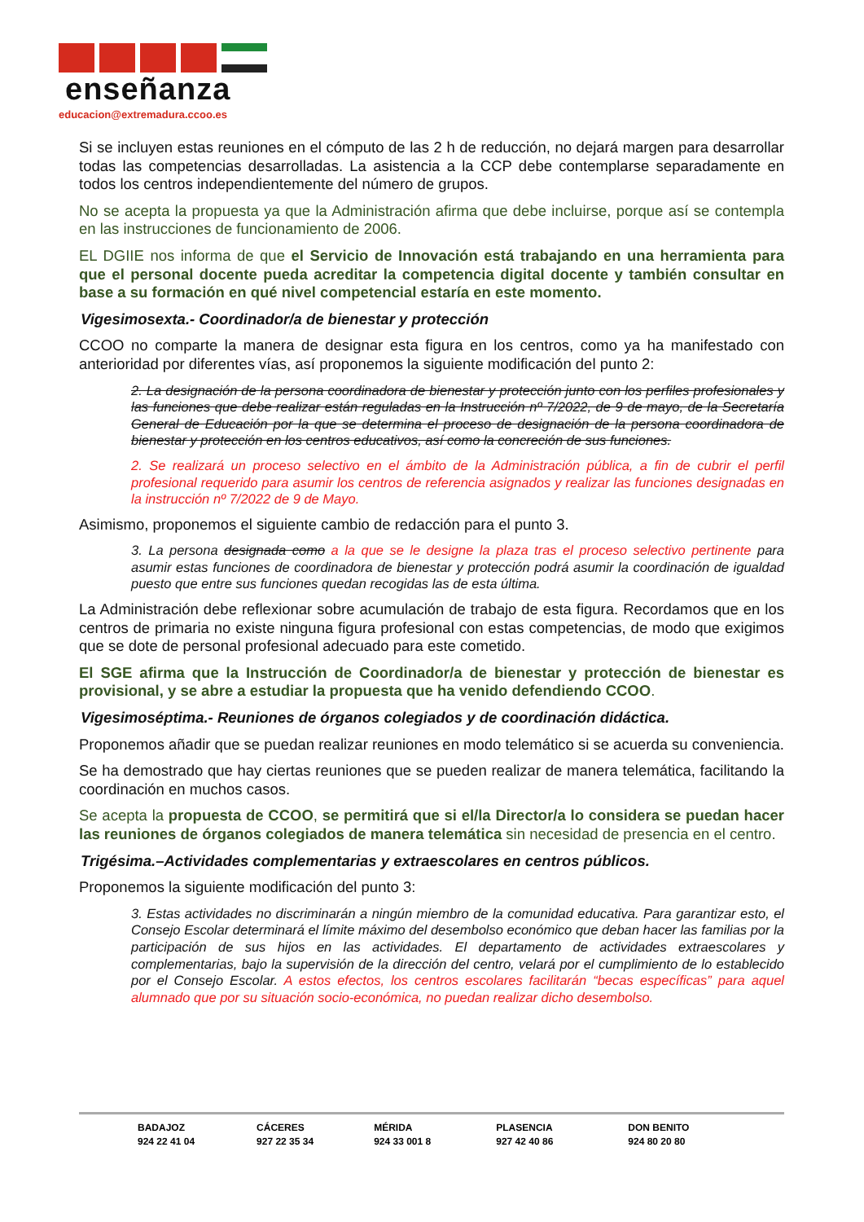enseñanza
educacion@extremadura.ccoo.es
Si se incluyen estas reuniones en el cómputo de las 2 h de reducción, no dejará margen para desarrollar todas las competencias desarrolladas. La asistencia a la CCP debe contemplarse separadamente en todos los centros independientemente del número de grupos.
No se acepta la propuesta ya que la Administración afirma que debe incluirse, porque así se contempla en las instrucciones de funcionamiento de 2006.
EL DGIIE nos informa de que el Servicio de Innovación está trabajando en una herramienta para que el personal docente pueda acreditar la competencia digital docente y también consultar en base a su formación en qué nivel competencial estaría en este momento.
Vigesimosexta.- Coordinador/a de bienestar y protección
CCOO no comparte la manera de designar esta figura en los centros, como ya ha manifestado con anterioridad por diferentes vías, así proponemos la siguiente modificación del punto 2:
2. La designación de la persona coordinadora de bienestar y protección junto con los perfiles profesionales y las funciones que debe realizar están reguladas en la Instrucción nº 7/2022, de 9 de mayo, de la Secretaría General de Educación por la que se determina el proceso de designación de la persona coordinadora de bienestar y protección en los centros educativos, así como la concreción de sus funciones.
2. Se realizará un proceso selectivo en el ámbito de la Administración pública, a fin de cubrir el perfil profesional requerido para asumir los centros de referencia asignados y realizar las funciones designadas en la instrucción nº 7/2022 de 9 de Mayo.
Asimismo, proponemos el siguiente cambio de redacción para el punto 3.
3. La persona designada como a la que se le designe la plaza tras el proceso selectivo pertinente para asumir estas funciones de coordinadora de bienestar y protección podrá asumir la coordinación de igualdad puesto que entre sus funciones quedan recogidas las de esta última.
La Administración debe reflexionar sobre acumulación de trabajo de esta figura. Recordamos que en los centros de primaria no existe ninguna figura profesional con estas competencias, de modo que exigimos que se dote de personal profesional adecuado para este cometido.
El SGE afirma que la Instrucción de Coordinador/a de bienestar y protección de bienestar es provisional, y se abre a estudiar la propuesta que ha venido defendiendo CCOO.
Vigesimoséptima.- Reuniones de órganos colegiados y de coordinación didáctica.
Proponemos añadir que se puedan realizar reuniones en modo telemático si se acuerda su conveniencia.
Se ha demostrado que hay ciertas reuniones que se pueden realizar de manera telemática, facilitando la coordinación en muchos casos.
Se acepta la propuesta de CCOO, se permitirá que si el/la Director/a lo considera se puedan hacer las reuniones de órganos colegiados de manera telemática sin necesidad de presencia en el centro.
Trigésima.–Actividades complementarias y extraescolares en centros públicos.
Proponemos la siguiente modificación del punto 3:
3. Estas actividades no discriminarán a ningún miembro de la comunidad educativa. Para garantizar esto, el Consejo Escolar determinará el límite máximo del desembolso económico que deban hacer las familias por la participación de sus hijos en las actividades. El departamento de actividades extraescolares y complementarias, bajo la supervisión de la dirección del centro, velará por el cumplimiento de lo establecido por el Consejo Escolar. A estos efectos, los centros escolares facilitarán “becas específicas” para aquel alumnado que por su situación socio-económica, no puedan realizar dicho desembolso.
BADAJOZ
924 22 41 04
CÁCERES
927 22 35 34
MÉRIDA
924 33 001 8
PLASENCIA
927 42 40 86
DON BENITO
924 80 20 80